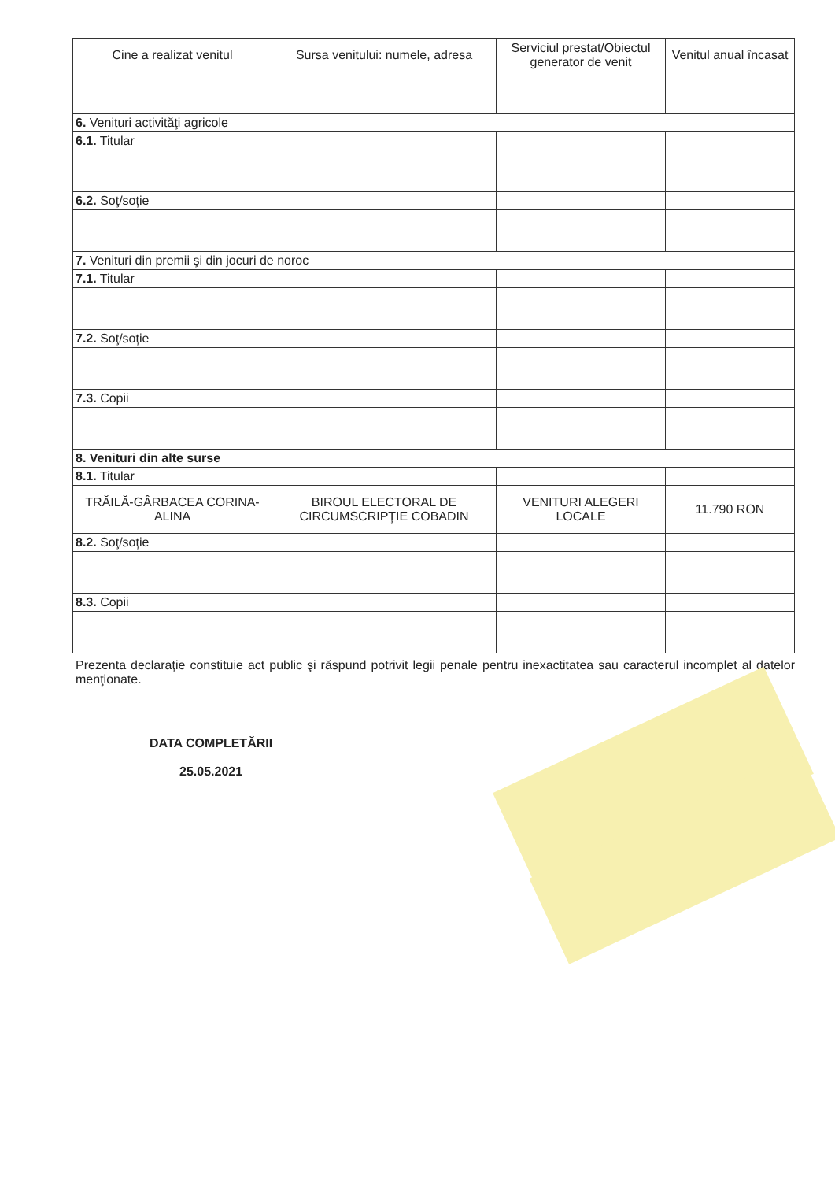| Cine a realizat venitul | Sursa venitului: numele, adresa | Serviciul prestat/Obiectul generator de venit | Venitul anual încasat |
| --- | --- | --- | --- |
| 6. Venituri activităţi agricole | | | |
| 6.1. Titular | | | |
| 6.2. Soţ/soţie | | | |
| 7. Venituri din premii şi din jocuri de noroc | | | |
| 7.1. Titular | | | |
| 7.2. Soţ/soţie | | | |
| 7.3. Copii | | | |
| 8. Venituri din alte surse | | | |
| 8.1. Titular | | | |
| TRĂILĂ-GÂRBACEA CORINA-ALINA | BIROUL ELECTORAL DE CIRCUMSCRIPŢIE COBADIN | VENITURI ALEGERI LOCALE | 11.790 RON |
| 8.2. Soţ/soţie | | | |
| 8.3. Copii | | | |
Prezenta declaraţie constituie act public şi răspund potrivit legii penale pentru inexactitatea sau caracterul incomplet al datelor menţionate.
DATA COMPLETĂRII
25.05.2021